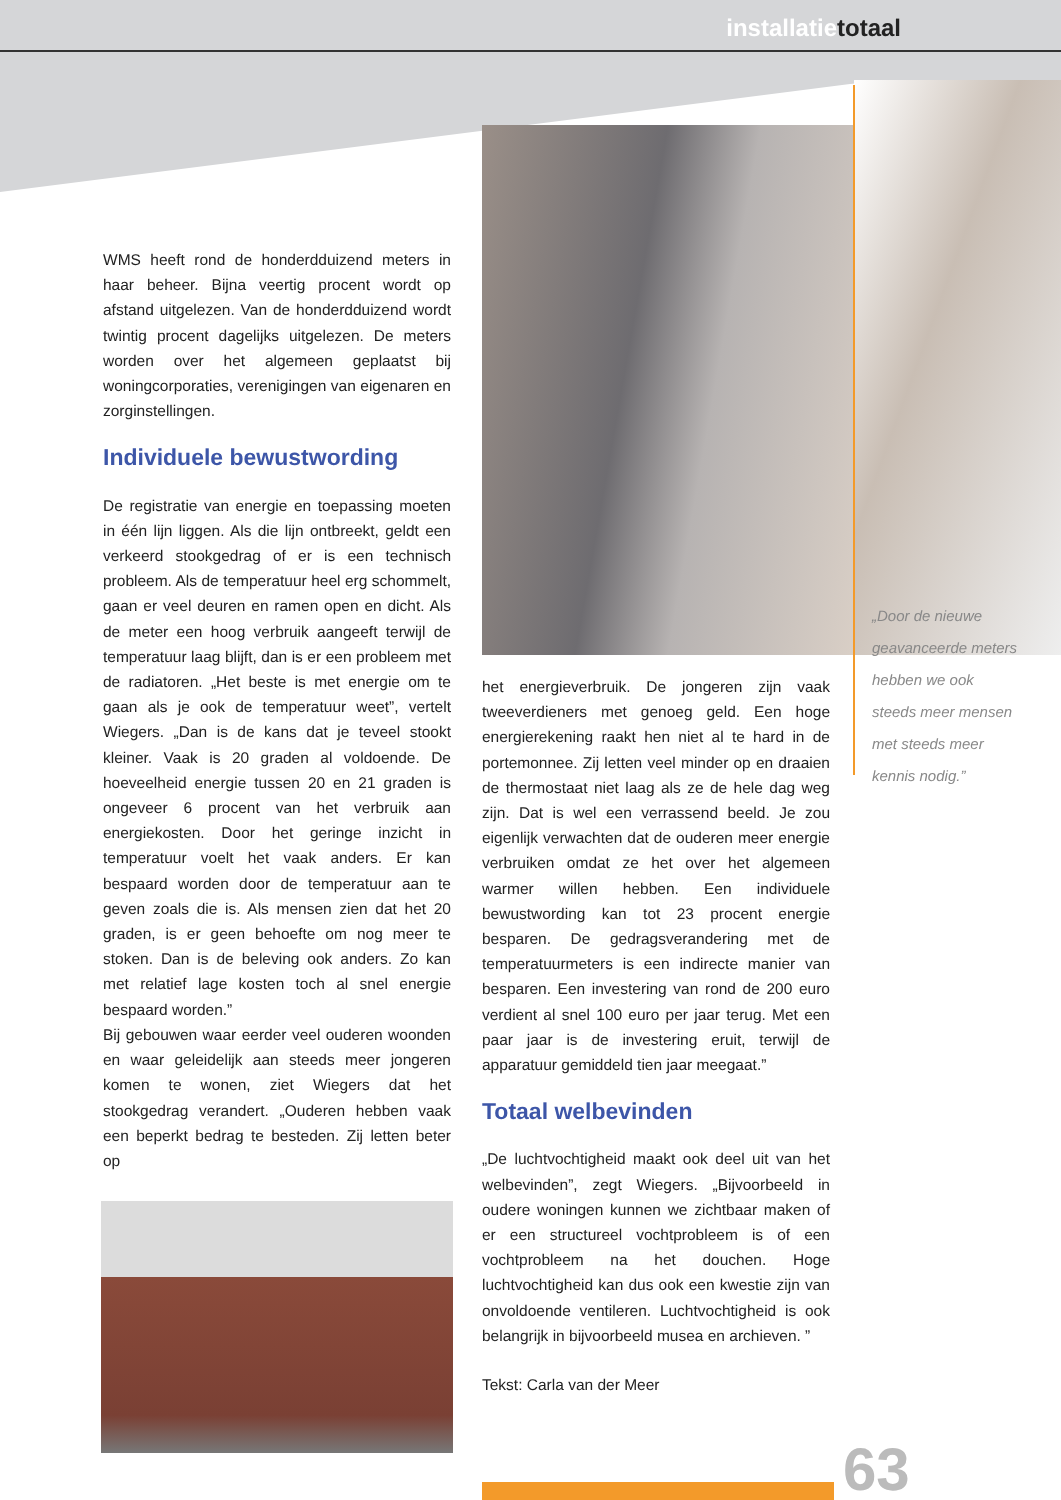installatietotaal
WMS heeft rond de honderdduizend meters in haar beheer. Bijna veertig procent wordt op afstand uitgelezen. Van de honderdduizend wordt twintig procent dagelijks uitgelezen. De meters worden over het algemeen geplaatst bij woningcorporaties, verenigingen van eigenaren en zorginstellingen.
Individuele bewustwording
De registratie van energie en toepassing moeten in één lijn liggen. Als die lijn ontbreekt, geldt een verkeerd stookgedrag of er is een technisch probleem. Als de temperatuur heel erg schommelt, gaan er veel deuren en ramen open en dicht. Als de meter een hoog verbruik aangeeft terwijl de temperatuur laag blijft, dan is er een probleem met de radiatoren. „Het beste is met energie om te gaan als je ook de temperatuur weet”, vertelt Wiegers. „Dan is de kans dat je teveel stookt kleiner. Vaak is 20 graden al voldoende. De hoeveelheid energie tussen 20 en 21 graden is ongeveer 6 procent van het verbruik aan energiekosten. Door het geringe inzicht in temperatuur voelt het vaak anders. Er kan bespaard worden door de temperatuur aan te geven zoals die is. Als mensen zien dat het 20 graden, is er geen behoefte om nog meer te stoken. Dan is de beleving ook anders. Zo kan met relatief lage kosten toch al snel energie bespaard worden.”
Bij gebouwen waar eerder veel ouderen woonden en waar geleidelijk aan steeds meer jongeren komen te wonen, ziet Wiegers dat het stookgedrag verandert. „Ouderen hebben vaak een beperkt bedrag te besteden. Zij letten beter op
het energieverbruik. De jongeren zijn vaak tweeverdieners met genoeg geld. Een hoge energierekening raakt hen niet al te hard in de portemonnee. Zij letten veel minder op en draaien de thermostaat niet laag als ze de hele dag weg zijn. Dat is wel een verrassend beeld. Je zou eigenlijk verwachten dat de ouderen meer energie verbruiken omdat ze het over het algemeen warmer willen hebben. Een individuele bewustwording kan tot 23 procent energie besparen. De gedragsverandering met de temperatuurmeters is een indirecte manier van besparen. Een investering van rond de 200 euro verdient al snel 100 euro per jaar terug. Met een paar jaar is de investering eruit, terwijl de apparatuur gemiddeld tien jaar meegaat.”
Totaal welbevinden
„De luchtvochtigheid maakt ook deel uit van het welbevinden”, zegt Wiegers. „Bijvoorbeeld in oudere woningen kunnen we zichtbaar maken of er een structureel vochtprobleem is of een vochtprobleem na het douchen. Hoge luchtvochtigheid kan dus ook een kwestie zijn van onvoldoende ventileren. Luchtvochtigheid is ook belangrijk in bijvoorbeeld musea en archieven. ”
Tekst: Carla van der Meer
„Door de nieuwe geavanceerde meters hebben we ook steeds meer mensen met steeds meer kennis nodig.”
63